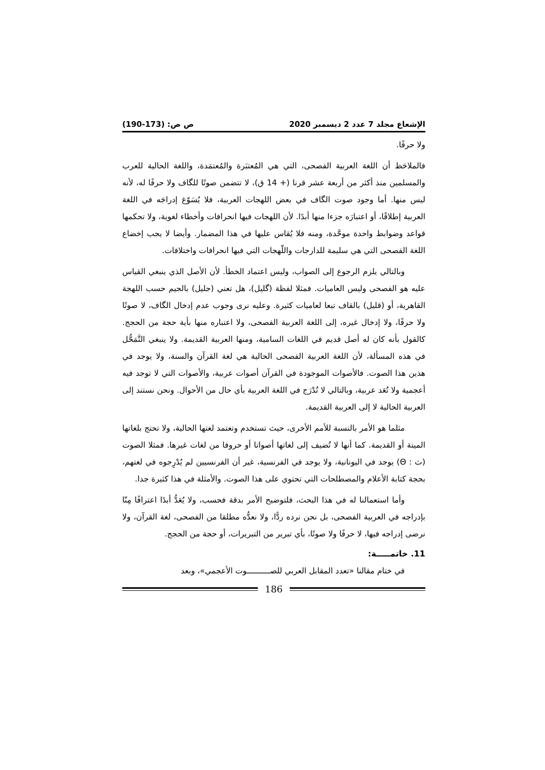الإشعاع مجلد 7 عدد 2 ديسمبر 2020 ص ص: (173-190)
ولا حرفًا.
فالملاحَظ أن اللغة العربية الفصحى، التي هي المُعتبَرة والمُعتمَدة، واللغة الحالية للعرب والمسلمين منذ أكثر من أربعة عشر قرنا (+ 14 ق)، لا تتضمن صوتًا للگاف ولا حرفًا له، لأنه ليس منها. أما وجود صوت الگاف في بعض اللهجات العربية، فلا يُسَوّغ إدراجَه في اللغة العربية إطلاقًا، أو اعتبارَه جزءا منها أبدًا. لأن اللهجات فيها انحرافات وأخطاء لغوية، ولا تحكمها قواعد وضوابط واحدة موحَّدة، ومنه فلا يُقاس عليها في هذا المضمار. وأيضا لا يجب إخضاع اللغة الفصحى التي هي سليمة للدارجات واللّهجات التي فيها انحرافات واختلافات.
وبالتالي يلزم الرجوع إلى الصواب، وليس اعتماد الخطأ. لأن الأصل الذي ينبغي القياس عليه هو الفصحى وليس العاميات. فمثلا لفظة (گليل)، هل تعني (جليل) بالجيم حسب اللهجة القاهرية، أو (قليل) بالقاف تبعا لعاميات كثيرة. وعليه نرى وجوب عدم إدخال الگاف، لا صوتًا ولا حرفًا، ولا إدخال غيره، إلى اللغة العربية الفصحى، ولا اعتباره منها بأية حجة من الحجج. كالقول بأنه كان له أصل قديم في اللغات السامية، ومنها العربية القديمة. ولا ينبغي التَّمَحُّل في هذه المسألة، لأن اللغة العربية الفصحى الحالية هي لغة القرآن والسنة، ولا يوجد في هذين هذا الصوت. فالأصوات الموجودة في القرآن أصوات عربية، والأصوات التي لا توجد فيه أعجمية ولا تُعَد عربية، وبالتالي لا تُدْرَج في اللغة العربية بأي حال من الأحوال. ونحن نستند إلى العربية الحالية لا إلى العربية القديمة.
مثلما هو الأمر بالنسبة للأمم الأخرى، حيث تستخدم وتعتمد لغتها الحالية، ولا تحتج بلغاتها الميتة أو القديمة. كما أنها لا تُضيف إلى لغاتها أصواتا أو حروفا من لغات غيرها. فمثلا الصوت (ث : Θ) يوجد في اليونانية، ولا يوجد في الفرنسية، غير أن الفرنسيين لم يُدْرِجوه في لغتهم، بحجة كتابة الأعلام والمصطلحات التي تحتوي على هذا الصوت. والأمثلة في هذا كثيرة جدا.
وأما استعمالنا له في هذا البحث، فلتوضيح الأمر بدقة فحسب، ولا يُعَدُّ أبدًا اعترافًا مِنّا بإدراجه في العربية الفصحى، بل نحن نرده ردًّا، ولا نعدُّه مطلقا من الفصحى، لغة القرآن، ولا نرضى إدراجه فيها، لا حرفًا ولا صوتًا، بأي تبرير من التبريرات، أو حجة من الحجج.
11. خاتمـــــة:
في ختام مقالنا «تعدد المقابل العربي للصــــــــــوت الأعجمي»، وبعد
186